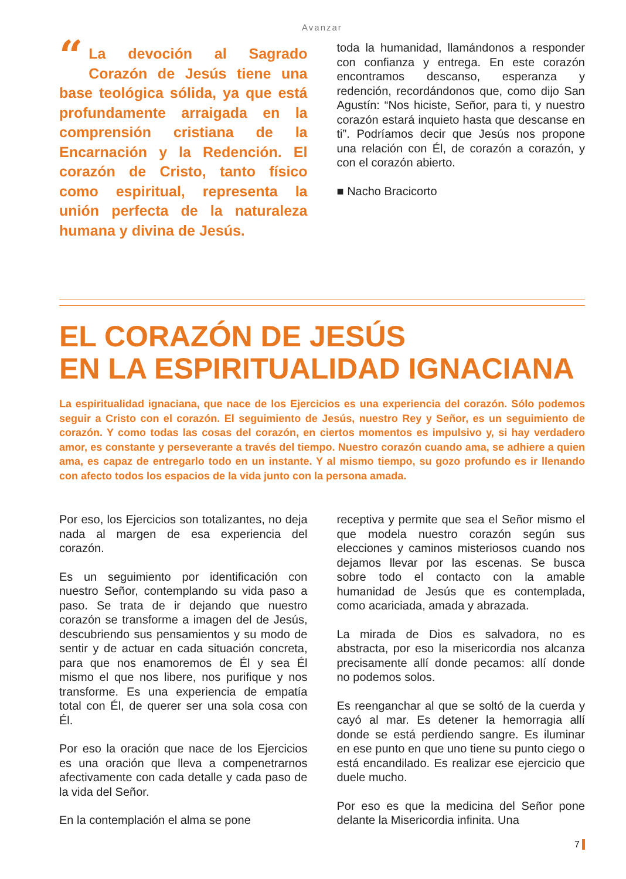Avanzar
“La devoción al Sagrado Corazón de Jesús tiene una base teológica sólida, ya que está profundamente arraigada en la comprensión cristiana de la Encarnación y la Redención. El corazón de Cristo, tanto físico como espiritual, representa la unión perfecta de la naturaleza humana y divina de Jesús.
toda la humanidad, llamándonos a responder con confianza y entrega. En este corazón encontramos descanso, esperanza y redención, recordándonos que, como dijo San Agustín: “Nos hiciste, Señor, para ti, y nuestro corazón estará inquieto hasta que descanse en ti”. Podríamos decir que Jesús nos propone una relación con Él, de corazón a corazón, y con el corazón abierto.
■ Nacho Bracicorto
EL CORAZÓN DE JESÚS
EN LA ESPIRITUALIDAD IGNACIANA
La espiritualidad ignaciana, que nace de los Ejercicios es una experiencia del corazón. Sólo podemos seguir a Cristo con el corazón. El seguimiento de Jesús, nuestro Rey y Señor, es un seguimiento de corazón. Y como todas las cosas del corazón, en ciertos momentos es impulsivo y, si hay verdadero amor, es constante y perseverante a través del tiempo. Nuestro corazón cuando ama, se adhiere a quien ama, es capaz de entregarlo todo en un instante. Y al mismo tiempo, su gozo profundo es ir llenando con afecto todos los espacios de la vida junto con la persona amada.
Por eso, los Ejercicios son totalizantes, no deja nada al margen de esa experiencia del corazón.
Es un seguimiento por identificación con nuestro Señor, contemplando su vida paso a paso. Se trata de ir dejando que nuestro corazón se transforme a imagen del de Jesús, descubriendo sus pensamientos y su modo de sentir y de actuar en cada situación concreta, para que nos enamoremos de Él y sea Él mismo el que nos libere, nos purifique y nos transforme. Es una experiencia de empatía total con Él, de querer ser una sola cosa con Él.
Por eso la oración que nace de los Ejercicios es una oración que lleva a compenetrarnos afectivamente con cada detalle y cada paso de la vida del Señor.
En la contemplación el alma se pone
receptiva y permite que sea el Señor mismo el que modela nuestro corazón según sus elecciones y caminos misteriosos cuando nos dejamos llevar por las escenas. Se busca sobre todo el contacto con la amable humanidad de Jesús que es contemplada, como acariciada, amada y abrazada.
La mirada de Dios es salvadora, no es abstracta, por eso la misericordia nos alcanza precisamente allí donde pecamos: allí donde no podemos solos.
Es reenganchar al que se soltó de la cuerda y cayó al mar. Es detener la hemorragia allí donde se está perdiendo sangre. Es iluminar en ese punto en que uno tiene su punto ciego o está encandilado. Es realizar ese ejercicio que duele mucho.
Por eso es que la medicina del Señor pone delante la Misericordia infinita. Una
7